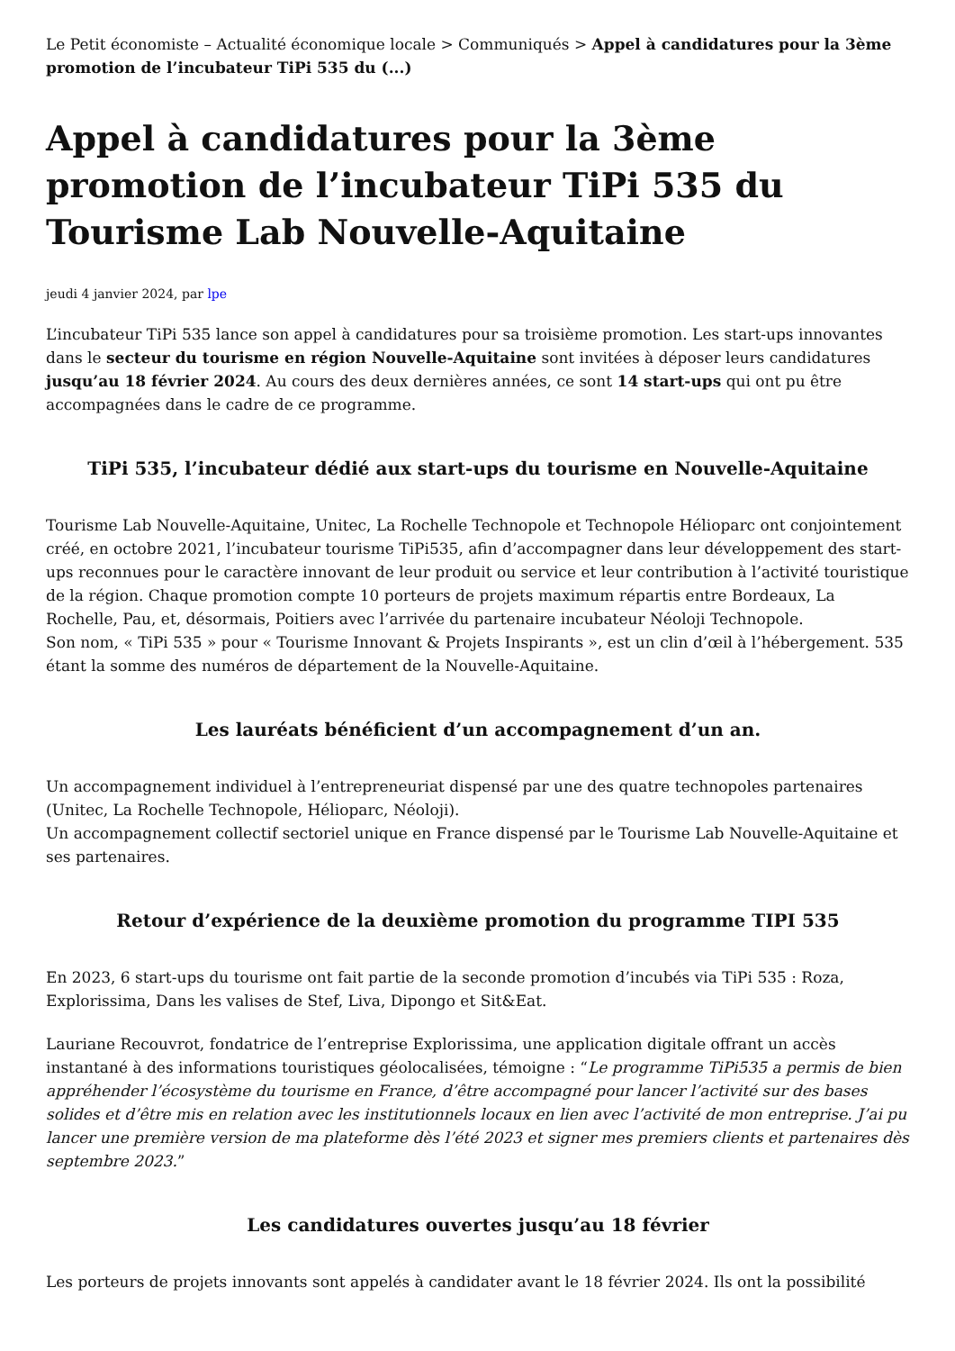Le Petit économiste – Actualité économique locale > Communiqués > Appel à candidatures pour la 3ème promotion de l’incubateur TiPi 535 du (...)
Appel à candidatures pour la 3ème promotion de l’incubateur TiPi 535 du Tourisme Lab Nouvelle-Aquitaine
jeudi 4 janvier 2024, par lpe
L’incubateur TiPi 535 lance son appel à candidatures pour sa troisième promotion. Les start-ups innovantes dans le secteur du tourisme en région Nouvelle-Aquitaine sont invitées à déposer leurs candidatures jusqu’au 18 février 2024. Au cours des deux dernières années, ce sont 14 start-ups qui ont pu être accompagnées dans le cadre de ce programme.
TiPi 535, l’incubateur dédié aux start-ups du tourisme en Nouvelle-Aquitaine
Tourisme Lab Nouvelle-Aquitaine, Unitec, La Rochelle Technopole et Technopole Hélioparc ont conjointement créé, en octobre 2021, l’incubateur tourisme TiPi535, afin d’accompagner dans leur développement des start-ups reconnues pour le caractère innovant de leur produit ou service et leur contribution à l’activité touristique de la région. Chaque promotion compte 10 porteurs de projets maximum répartis entre Bordeaux, La Rochelle, Pau, et, désormais, Poitiers avec l’arrivée du partenaire incubateur Néoloji Technopole.
Son nom, « TiPi 535 » pour « Tourisme Innovant & Projets Inspirants », est un clin d’œil à l’hébergement. 535 étant la somme des numéros de département de la Nouvelle-Aquitaine.
Les lauréats bénéficient d’un accompagnement d’un an.
Un accompagnement individuel à l’entrepreneuriat dispensé par une des quatre technopoles partenaires (Unitec, La Rochelle Technopole, Hélioparc, Néoloji).
Un accompagnement collectif sectoriel unique en France dispensé par le Tourisme Lab Nouvelle-Aquitaine et ses partenaires.
Retour d’expérience de la deuxième promotion du programme TIPI 535
En 2023, 6 start-ups du tourisme ont fait partie de la seconde promotion d’incubés via TiPi 535 : Roza, Explorissima, Dans les valises de Stef, Liva, Dipongo et Sit&Eat.
Lauriane Recouvrot, fondatrice de l’entreprise Explorissima, une application digitale offrant un accès instantané à des informations touristiques géolocalisées, témoigne : “Le programme TiPi535 a permis de bien appréhender l’écosystème du tourisme en France, d’être accompagné pour lancer l’activité sur des bases solides et d’être mis en relation avec les institutionnels locaux en lien avec l’activité de mon entreprise. J’ai pu lancer une première version de ma plateforme dès l’été 2023 et signer mes premiers clients et partenaires dès septembre 2023.”
Les candidatures ouvertes jusqu’au 18 février
Les porteurs de projets innovants sont appelés à candidater avant le 18 février 2024. Ils ont la possibilité